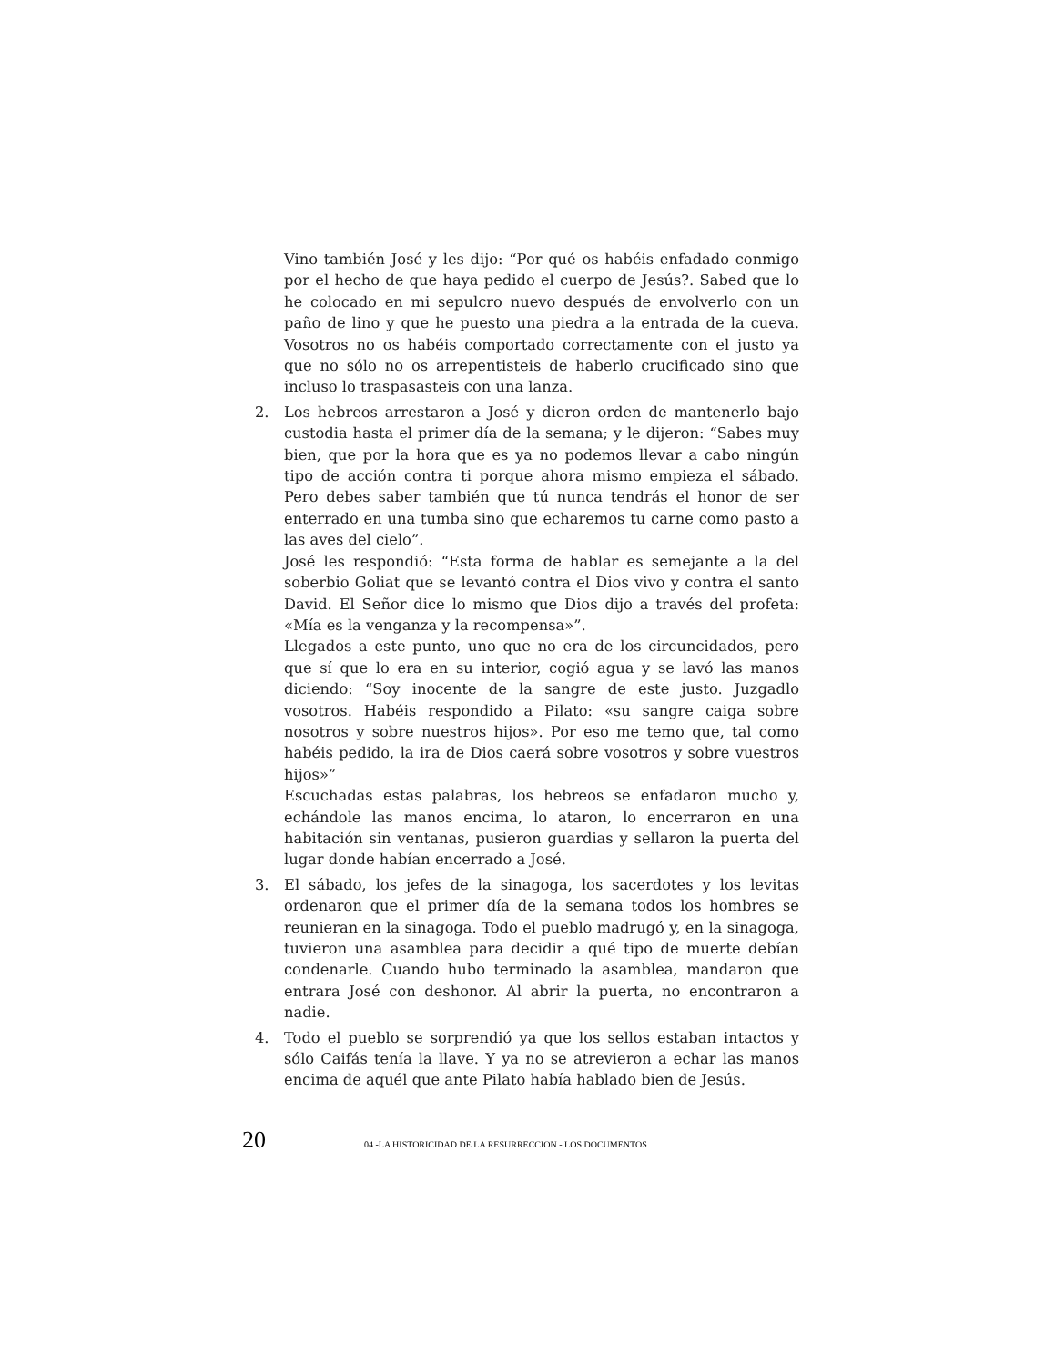Vino también José y les dijo: “Por qué os habéis enfadado conmigo por el hecho de que haya pedido el cuerpo de Jesús?. Sabed que lo he colocado en mi sepulcro nuevo después de envolverlo con un paño de lino y que he puesto una piedra a la entrada de la cueva. Vosotros no os habéis comportado correctamente con el justo ya que no sólo no os arrepentisteis de haberlo crucificado sino que incluso lo traspasasteis con una lanza.
2. Los hebreos arrestaron a José y dieron orden de mantenerlo bajo custodia hasta el primer día de la semana; y le dijeron: “Sabes muy bien, que por la hora que es ya no podemos llevar a cabo ningún tipo de acción contra ti porque ahora mismo empieza el sábado. Pero debes saber también que tú nunca tendrás el honor de ser enterrado en una tumba sino que echaremos tu carne como pasto a las aves del cielo”.
José les respondió: “Esta forma de hablar es semejante a la del soberbio Goliat que se levantó contra el Dios vivo y contra el santo David. El Señor dice lo mismo que Dios dijo a través del profeta: «Mía es la venganza y la recompensa»”.
Llegados a este punto, uno que no era de los circuncidados, pero que sí que lo era en su interior, cogió agua y se lavó las manos diciendo: “Soy inocente de la sangre de este justo. Juzgadlo vosotros. Habéis respondido a Pilato: «su sangre caiga sobre nosotros y sobre nuestros hijos». Por eso me temo que, tal como habéis pedido, la ira de Dios caerá sobre vosotros y sobre vuestros hijos»”
Escuchadas estas palabras, los hebreos se enfadaron mucho y, echándole las manos encima, lo ataron, lo encerraron en una habitación sin ventanas, pusieron guardias y sellaron la puerta del lugar donde habían encerrado a José.
3. El sábado, los jefes de la sinagoga, los sacerdotes y los levitas ordenaron que el primer día de la semana todos los hombres se reunieran en la sinagoga. Todo el pueblo madrugó y, en la sinagoga, tuvieron una asamblea para decidir a qué tipo de muerte debían condenarle. Cuando hubo terminado la asamblea, mandaron que entrara José con deshonor. Al abrir la puerta, no encontraron a nadie.
4. Todo el pueblo se sorprendió ya que los sellos estaban intactos y sólo Caifás tenía la llave. Y ya no se atrevieron a echar las manos encima de aquél que ante Pilato había hablado bien de Jesús.
20 04 -LA HISTORICIDAD DE LA RESURRECCION - LOS DOCUMENTOS